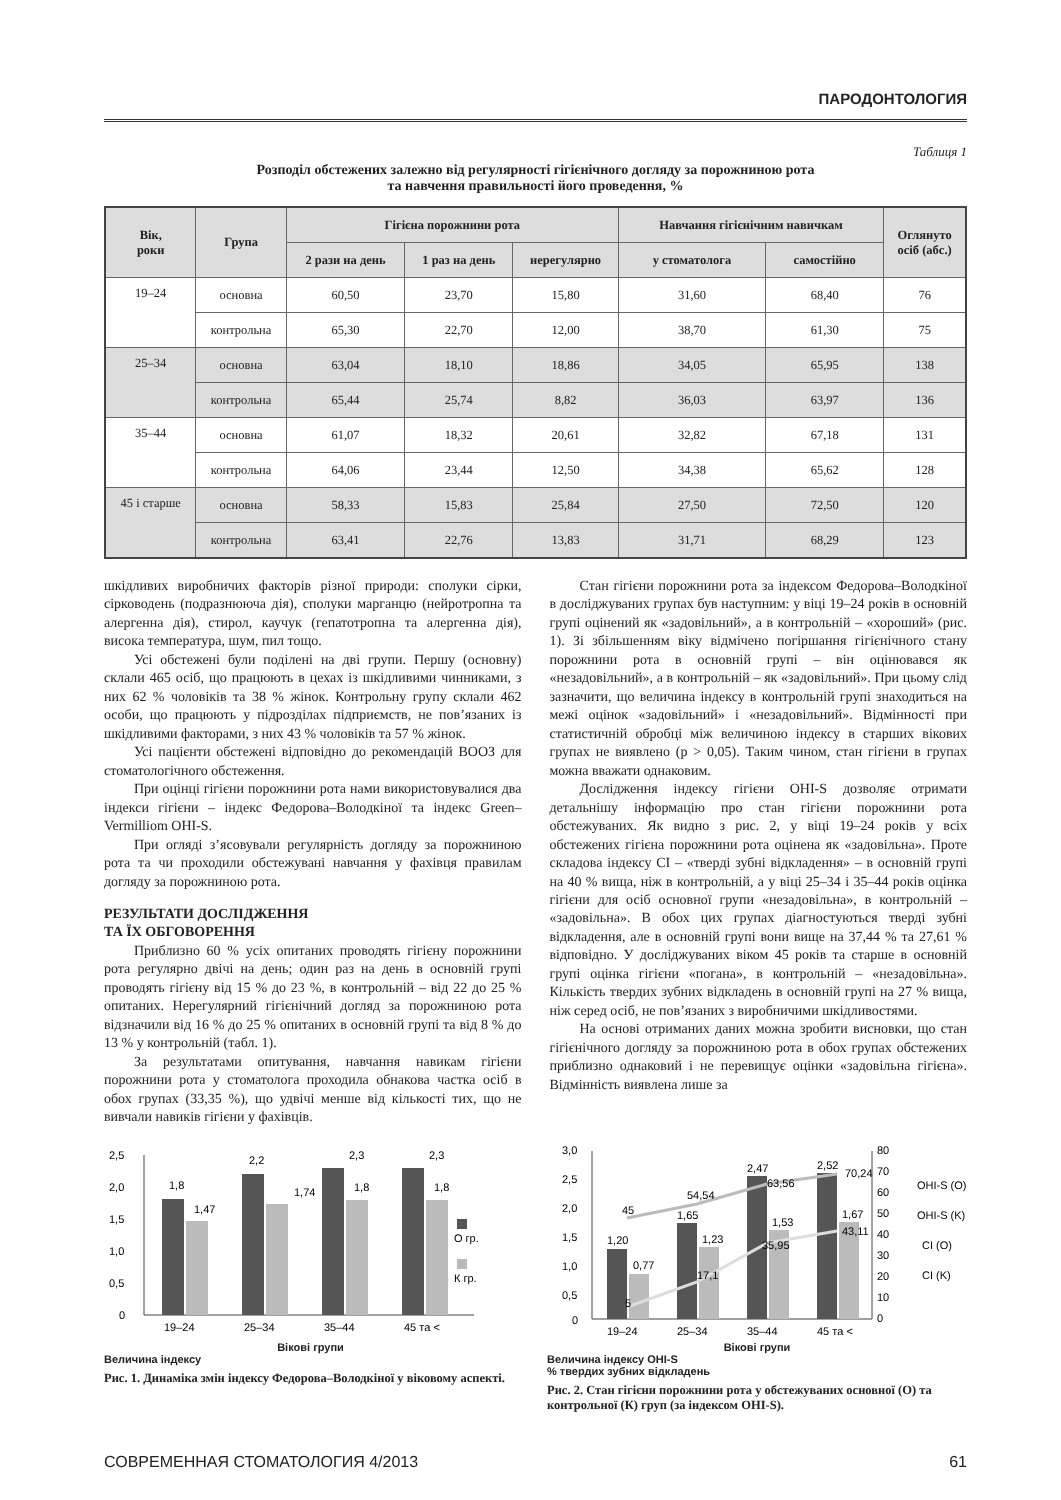ПАРОДОНТОЛОГИЯ
Таблиця 1
Розподіл обстежених залежно від регулярності гігієнічного догляду за порожниною рота
та навчення правильності його проведення, %
| Вік, роки | Група | Гігієна порожнини рота | | | Навчання гігієнічним навичкам | | Оглянуто осіб (абс.) |
| --- | --- | --- | --- | --- | --- | --- | --- |
| | | 2 рази на день | 1 раз на день | нерегулярно | у стоматолога | самостійно | |
| 19–24 | основна | 60,50 | 23,70 | 15,80 | 31,60 | 68,40 | 76 |
| | контрольна | 65,30 | 22,70 | 12,00 | 38,70 | 61,30 | 75 |
| 25–34 | основна | 63,04 | 18,10 | 18,86 | 34,05 | 65,95 | 138 |
| | контрольна | 65,44 | 25,74 | 8,82 | 36,03 | 63,97 | 136 |
| 35–44 | основна | 61,07 | 18,32 | 20,61 | 32,82 | 67,18 | 131 |
| | контрольна | 64,06 | 23,44 | 12,50 | 34,38 | 65,62 | 128 |
| 45 і старше | основна | 58,33 | 15,83 | 25,84 | 27,50 | 72,50 | 120 |
| | контрольна | 63,41 | 22,76 | 13,83 | 31,71 | 68,29 | 123 |
шкідливих виробничих факторів різної природи: сполуки сірки, сірководень (подразнююча дія), сполуки марганцю (нейротропна та алергенна дія), стирол, каучук (гепатотропна та алергенна дія), висока температура, шум, пил тощо.
Усі обстежені були поділені на дві групи. Першу (основну) склали 465 осіб, що працюють в цехах із шкідливими чинниками, з них 62 % чоловіків та 38 % жінок. Контрольну групу склали 462 особи, що працюють у підрозділах підприємств, не пов’язаних із шкідливими факторами, з них 43 % чоловіків та 57 % жінок.
Усі пацієнти обстежені відповідно до рекомендацій ВООЗ для стоматологічного обстеження.
При оцінці гігієни порожнини рота нами використовувалися два індекси гігієни – індекс Федорова–Володкіної та індекс Green–Vermilliom OHI-S.
При огляді з’ясовували регулярність догляду за порожниною рота та чи проходили обстежувані навчання у фахівця правилам догляду за порожниною рота.
РЕЗУЛЬТАТИ ДОСЛІДЖЕННЯ
ТА ЇХ ОБГОВОРЕННЯ
Приблизно 60 % усіх опитаних проводять гігієну порожнини рота регулярно двічі на день; один раз на день в основній групі проводять гігієну від 15 % до 23 %, в контрольній – від 22 до 25 % опитаних. Нерегулярний гігієнічний догляд за порожниною рота відзначили від 16 % до 25 % опитаних в основній групі та від 8 % до 13 % у контрольній (табл. 1).
За результатами опитування, навчання навикам гігієни порожнини рота у стоматолога проходила обнакова частка осіб в обох групах (33,35 %), що удвічі менше від кількості тих, що не вивчали навиків гігієни у фахівців.
Стан гігієни порожнини рота за індексом Федорова–Володкіної в досліджуваних групах був наступним: у віці 19–24 років в основній групі оцінений як «задовільний», а в контрольній – «хороший» (рис. 1). Зі збільшенням віку відмічено погіршання гігієнічного стану порожнини рота в основній групі – він оцінювався як «незадовільний», а в контрольній – як «задовільний». При цьому слід зазначити, що величина індексу в контрольній групі знаходиться на межі оцінок «задовільний» і «незадовільний». Відмінності при статистичній обробці між величиною індексу в старших вікових групах не виявлено (р > 0,05). Таким чином, стан гігієни в групах можна вважати однаковим.
Дослідження індексу гігієни OHI-S дозволяє отримати детальнішу інформацію про стан гігієни порожнини рота обстежуваних. Як видно з рис. 2, у віці 19–24 років у всіх обстежених гігієна порожнини рота оцінена як «задовільна». Проте складова індексу CI – «тверді зубні відкладення» – в основній групі на 40 % вища, ніж в контрольній, а у віці 25–34 і 35–44 років оцінка гігієни для осіб основної групи «незадовільна», в контрольній – «задовільна». В обох цих групах діагностуються тверді зубні відкладення, але в основній групі вони вище на 37,44 % та 27,61 % відповідно. У досліджуваних віком 45 років та старше в основній групі оцінка гігієни «погана», в контрольній – «незадовільна». Кількість твердих зубних відкладень в основній групі на 27 % вища, ніж серед осіб, не пов’язаних з виробничими шкідливостями.
На основі отриманих даних можна зробити висновки, що стан гігієнічного догляду за порожниною рота в обох групах обстежених приблизно однаковий і не перевищує оцінки «задовільна гігієна». Відмінність виявлена лише за
2,5
2,0
1,5
1,0
0,5
0
1,8
1,47
2,2
1,74
2,3
1,8
2,3
1,8
О гр.
К гр.
19–24
25–34
35–44
45 та <
Вікові групи
Величина індексу
Рис. 1. Динаміка змін індексу Федорова–Володкіної у віковому аспекті.
3,0
2,5
2,0
1,5
1,0
0,5
0
1,20
0,77
1,65
1,23
2,47
1,53
2,52
1,67
45
54,54
63,56
70,24
5
17,1
35,95
43,11
80
70
60
50
40
30
20
10
0
OHI-S (O)
OHI-S (K)
CI (O)
CI (K)
19–24
25–34
35–44
45 та <
Вікові групи
Величина індексу OHI-S
% твердих зубних відкладень
Рис. 2. Стан гігієни порожнини рота у обстежуваних основної (О) та контрольної (К) груп (за індексом OHI-S).
СОВРЕМЕННАЯ СТОМАТОЛОГИЯ 4/2013 61